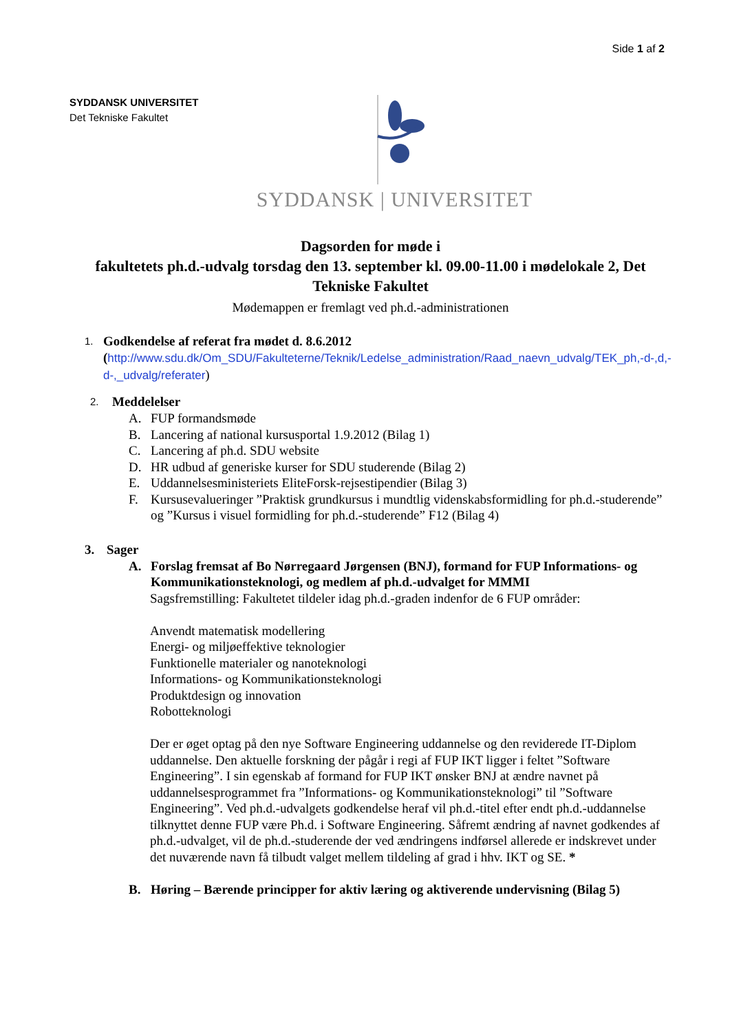Side 1 af 2
SYDDANSK UNIVERSITET
Det Tekniske Fakultet
SYDDANSK | UNIVERSITET
Dagsorden for møde i
fakultetets ph.d.-udvalg torsdag den 13. september kl. 09.00-11.00 i mødelokale 2, Det Tekniske Fakultet
Mødemappen er fremlagt ved ph.d.-administrationen
1.
Godkendelse af referat fra mødet d. 8.6.2012
(http://www.sdu.dk/Om_SDU/Fakulteterne/Teknik/Ledelse_administration/Raad_naevn_udvalg/TEK_ph,-d-,d,-d-,_udvalg/referater)
2. Meddelelser
A. FUP formandsmøde
B. Lancering af national kursusportal 1.9.2012 (Bilag 1)
C. Lancering af ph.d. SDU website
D. HR udbud af generiske kurser for SDU studerende (Bilag 2)
E. Uddannelsesministeriets EliteForsk-rejsestipendier (Bilag 3)
F. Kursusevalueringer ”Praktisk grundkursus i mundtlig videnskabsformidling for ph.d.-studerende” og ”Kursus i visuel formidling for ph.d.-studerende” F12 (Bilag 4)
3. Sager
A. Forslag fremsat af Bo Nørregaard Jørgensen (BNJ), formand for FUP Informations- og Kommunikationsteknologi, og medlem af ph.d.-udvalget for MMMI
Sagsfremstilling: Fakultetet tildeler idag ph.d.-graden indenfor de 6 FUP områder:
Anvendt matematisk modellering
Energi- og miljøeffektive teknologier
Funktionelle materialer og nanoteknologi
Informations- og Kommunikationsteknologi
Produktdesign og innovation
Robotteknologi
Der er øget optag på den nye Software Engineering uddannelse og den reviderede IT-Diplom uddannelse. Den aktuelle forskning der pågår i regi af FUP IKT ligger i feltet ”Software Engineering”. I sin egenskab af formand for FUP IKT ønsker BNJ at ændre navnet på uddannelsesprogrammet fra ”Informations- og Kommunikationsteknologi” til ”Software Engineering”. Ved ph.d.-udvalgets godkendelse heraf vil ph.d.-titel efter endt ph.d.-uddannelse tilknyttet denne FUP være Ph.d. i Software Engineering. Såfremt ændring af navnet godkendes af ph.d.-udvalget, vil de ph.d.-studerende der ved ændringens indførsel allerede er indskrevet under det nuværende navn få tilbudt valget mellem tildeling af grad i hhv. IKT og SE. *
B. Høring – Bærende principper for aktiv læring og aktiverende undervisning (Bilag 5)